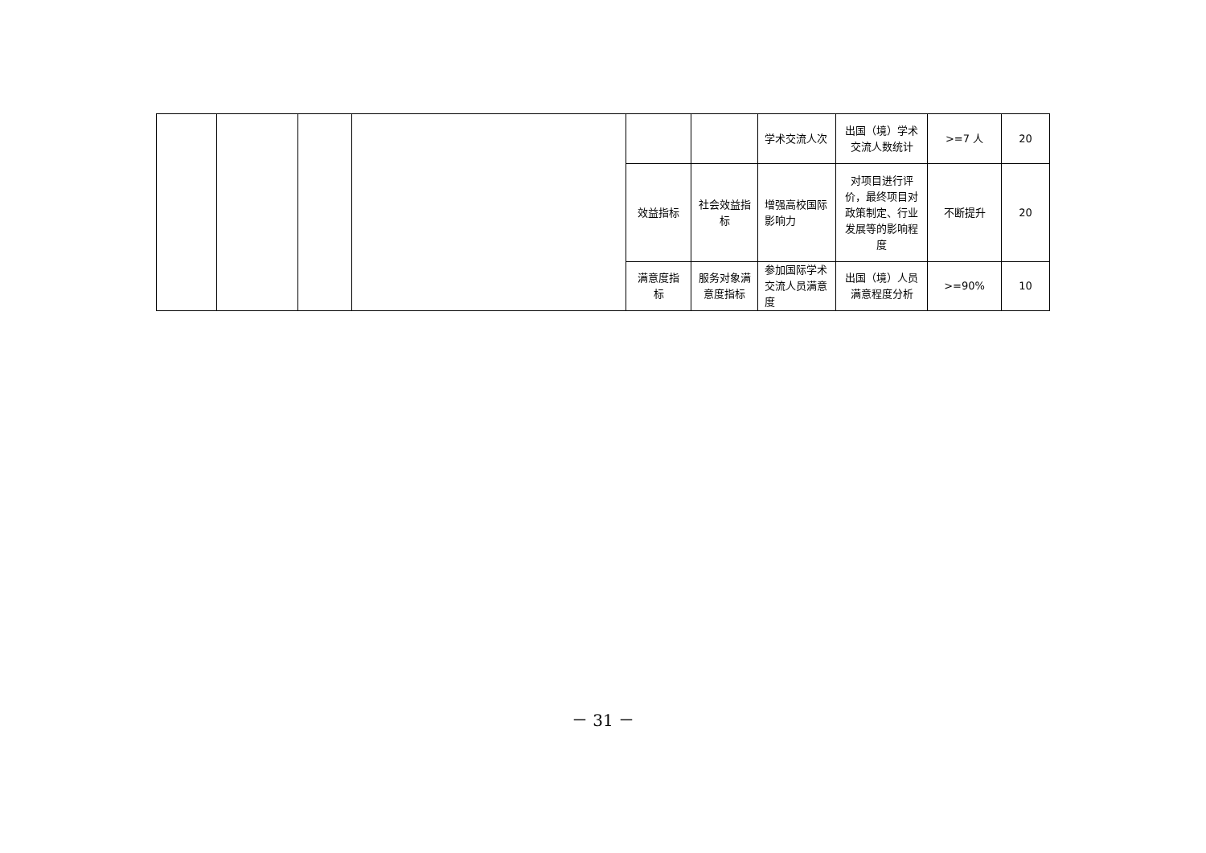| | | | | | | 学术交流人次 | 出国（境）学术交流人数统计 | >=7 人 | 20 |
| | | | | 效益指标 | 社会效益指标 | 增强高校国际影响力 | 对项目进行评价，最终项目对政策制定、行业发展等的影响程度 | 不断提升 | 20 |
| | | | | 满意度指标 | 服务对象满意度指标 | 参加国际学术交流人员满意度 | 出国（境）人员满意程度分析 | >=90% | 10 |
－ 31 －